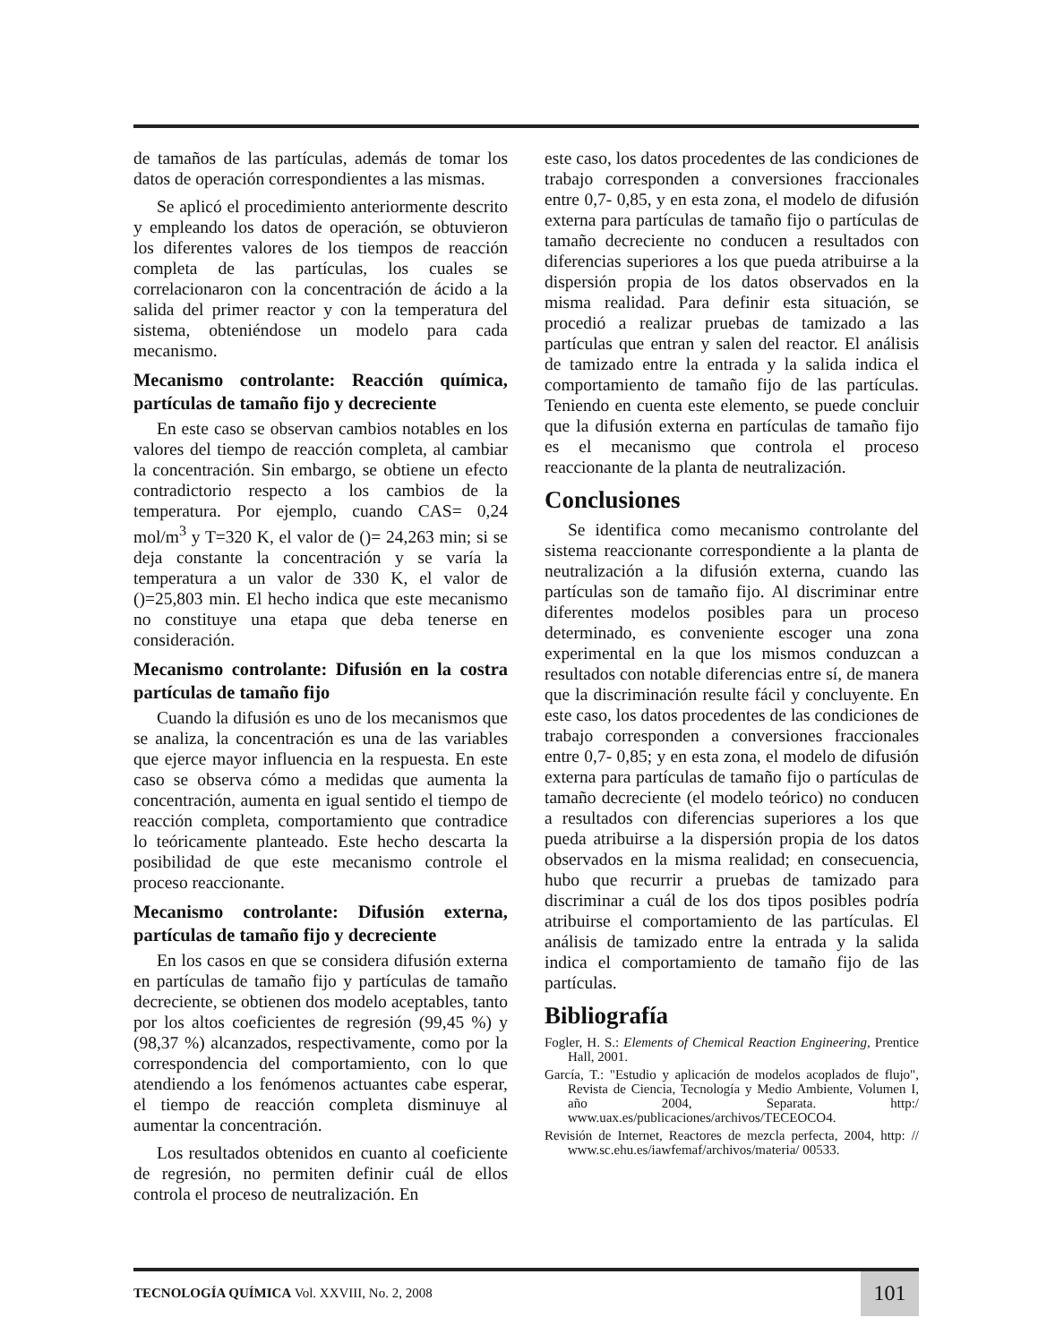de tamaños de las partículas, además de tomar los datos de operación correspondientes a las mismas.
Se aplicó el procedimiento anteriormente descrito y empleando los datos de operación, se obtuvieron los diferentes valores de los tiempos de reacción completa de las partículas, los cuales se correlacionaron con la concentración de ácido a la salida del primer reactor y con la temperatura del sistema, obteniéndose un modelo para cada mecanismo.
Mecanismo controlante: Reacción química, partículas de tamaño fijo y decreciente
En este caso se observan cambios notables en los valores del tiempo de reacción completa, al cambiar la concentración. Sin embargo, se obtiene un efecto contradictorio respecto a los cambios de la temperatura. Por ejemplo, cuando CAS= 0,24 mol/m<sup>3</sup> y T=320 K, el valor de ()= 24,263 min; si se deja constante la concentración y se varía la temperatura a un valor de 330 K, el valor de ()=25,803 min. El hecho indica que este mecanismo no constituye una etapa que deba tenerse en consideración.
Mecanismo controlante: Difusión en la costra partículas de tamaño fijo
Cuando la difusión es uno de los mecanismos que se analiza, la concentración es una de las variables que ejerce mayor influencia en la respuesta. En este caso se observa cómo a medidas que aumenta la concentración, aumenta en igual sentido el tiempo de reacción completa, comportamiento que contradice lo teóricamente planteado. Este hecho descarta la posibilidad de que este mecanismo controle el proceso reaccionante.
Mecanismo controlante: Difusión externa, partículas de tamaño fijo y decreciente
En los casos en que se considera difusión externa en partículas de tamaño fijo y partículas de tamaño decreciente, se obtienen dos modelo aceptables, tanto por los altos coeficientes de regresión (99,45 %) y (98,37 %) alcanzados, respectivamente, como por la correspondencia del comportamiento, con lo que atendiendo a los fenómenos actuantes cabe esperar, el tiempo de reacción completa disminuye al aumentar la concentración.
Los resultados obtenidos en cuanto al coeficiente de regresión, no permiten definir cuál de ellos controla el proceso de neutralización. En
este caso, los datos procedentes de las condiciones de trabajo corresponden a conversiones fraccionales entre 0,7- 0,85, y en esta zona, el modelo de difusión externa para partículas de tamaño fijo o partículas de tamaño decreciente no conducen a resultados con diferencias superiores a los que pueda atribuirse a la dispersión propia de los datos observados en la misma realidad. Para definir esta situación, se procedió a realizar pruebas de tamizado a las partículas que entran y salen del reactor. El análisis de tamizado entre la entrada y la salida indica el comportamiento de tamaño fijo de las partículas. Teniendo en cuenta este elemento, se puede concluir que la difusión externa en partículas de tamaño fijo es el mecanismo que controla el proceso reaccionante de la planta de neutralización.
Conclusiones
Se identifica como mecanismo controlante del sistema reaccionante correspondiente a la planta de neutralización a la difusión externa, cuando las partículas son de tamaño fijo. Al discriminar entre diferentes modelos posibles para un proceso determinado, es conveniente escoger una zona experimental en la que los mismos conduzcan a resultados con notable diferencias entre sí, de manera que la discriminación resulte fácil y concluyente. En este caso, los datos procedentes de las condiciones de trabajo corresponden a conversiones fraccionales entre 0,7- 0,85; y en esta zona, el modelo de difusión externa para partículas de tamaño fijo o partículas de tamaño decreciente (el modelo teórico) no conducen a resultados con diferencias superiores a los que pueda atribuirse a la dispersión propia de los datos observados en la misma realidad; en consecuencia, hubo que recurrir a pruebas de tamizado para discriminar a cuál de los dos tipos posibles podría atribuirse el comportamiento de las partículas. El análisis de tamizado entre la entrada y la salida indica el comportamiento de tamaño fijo de las partículas.
Bibliografía
Fogler, H. S.: Elements of Chemical Reaction Engineering, Prentice Hall, 2001.
García, T.: "Estudio y aplicación de modelos acoplados de flujo", Revista de Ciencia, Tecnología y Medio Ambiente, Volumen I, año 2004, Separata. http:/ www.uax.es/publicaciones/archivos/TECEOCO4.
Revisión de Internet, Reactores de mezcla perfecta, 2004, http: // www.sc.ehu.es/iawfemaf/archivos/materia/ 00533.
TECNOLOGÍA QUÍMICA Vol. XXVIII, No. 2, 2008
101